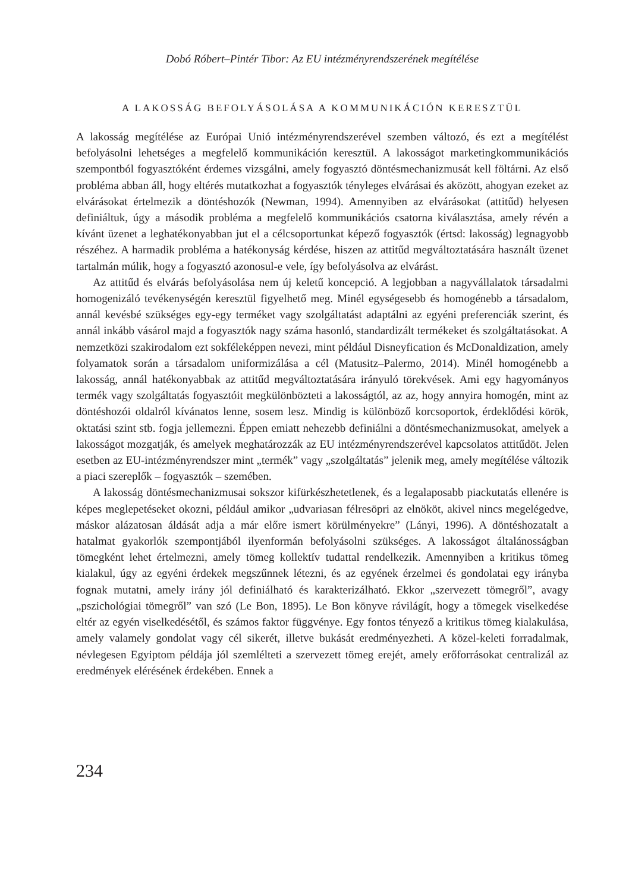Dobó Róbert–Pintér Tibor: Az EU intézményrendszerének megítélése
A LAKOSSÁG BEFOLYÁSOLÁSA A KOMMUNIKÁCIÓN KERESZTÜL
A lakosság megítélése az Európai Unió intézményrendszerével szemben változó, és ezt a megítélést befolyásolni lehetséges a megfelelő kommunikáción keresztül. A lakosságot marketingkommunikációs szempontból fogyasztóként érdemes vizsgálni, amely fogyasztó döntésmechanizmusát kell föltárni. Az első probléma abban áll, hogy eltérés mutatkozhat a fogyasztók tényleges elvárásai és aközött, ahogyan ezeket az elvárásokat értelmezik a döntéshozók (Newman, 1994). Amennyiben az elvárásokat (attitűd) helyesen definiáltuk, úgy a második probléma a megfelelő kommunikációs csatorna kiválasztása, amely révén a kívánt üzenet a leghatékonyabban jut el a célcsoportunkat képező fogyasztók (értsd: lakosság) legnagyobb részéhez. A harmadik probléma a hatékonyság kérdése, hiszen az attitűd megváltoztatására használt üzenet tartalmán múlik, hogy a fogyasztó azonosul-e vele, így befolyásolva az elvárást.
Az attitűd és elvárás befolyásolása nem új keletű koncepció. A legjobban a nagyvállalatok társadalmi homogenizáló tevékenységén keresztül figyelhető meg. Minél egységesebb és homogénebb a társadalom, annál kevésbé szükséges egy-egy terméket vagy szolgáltatást adaptálni az egyéni preferenciák szerint, és annál inkább vásárol majd a fogyasztók nagy száma hasonló, standardizált termékeket és szolgáltatásokat. A nemzetközi szakirodalom ezt sokféleképpen nevezi, mint például Disneyfication és McDonaldization, amely folyamatok során a társadalom uniformizálása a cél (Matusitz–Palermo, 2014). Minél homogénebb a lakosság, annál hatékonyabbak az attitűd megváltoztatására irányuló törekvések. Ami egy hagyományos termék vagy szolgáltatás fogyasztóit megkülönbözteti a lakosságtól, az az, hogy annyira homogén, mint az döntéshozói oldalról kívánatos lenne, sosem lesz. Mindig is különböző korcsoportok, érdeklődési körök, oktatási szint stb. fogja jellemezni. Éppen emiatt nehezebb definiálni a döntésmechanizmusokat, amelyek a lakosságot mozgatják, és amelyek meghatározzák az EU intézményrendszerével kapcsolatos attitűdöt. Jelen esetben az EU-intézményrendszer mint „termék” vagy „szolgáltatás” jelenik meg, amely megítélése változik a piaci szereplők – fogyasztók – szemében.
A lakosság döntésmechanizmusai sokszor kifürkészhetetlenek, és a legalaposabb piackutatás ellenére is képes meglepetéseket okozni, például amikor „udvariasan félresöpri az elnököt, akivel nincs megelégedve, máskor alázatosan áldását adja a már előre ismert körülményekre” (Lányi, 1996). A döntéshozatalt a hatalmat gyakorlók szempontjából ilyenformán befolyásolni szükséges. A lakosságot általánosságban tömegként lehet értelmezni, amely tömeg kollektív tudattal rendelkezik. Amennyiben a kritikus tömeg kialakul, úgy az egyéni érdekek megszűnnek létezni, és az egyének érzelmei és gondolatai egy irányba fognak mutatni, amely irány jól definiálható és karakterizálható. Ekkor „szervezett tömegről”, avagy „pszichológiai tömegről” van szó (Le Bon, 1895). Le Bon könyve rávilágít, hogy a tömegek viselkedése eltér az egyén viselkedésétől, és számos faktor függvénye. Egy fontos tényező a kritikus tömeg kialakulása, amely valamely gondolat vagy cél sikerét, illetve bukását eredményezheti. A közel-keleti forradalmak, névlegesen Egyiptom példája jól szemlélteti a szervezett tömeg erejét, amely erőforrásokat centralizál az eredmények elérésének érdekében. Ennek a
234